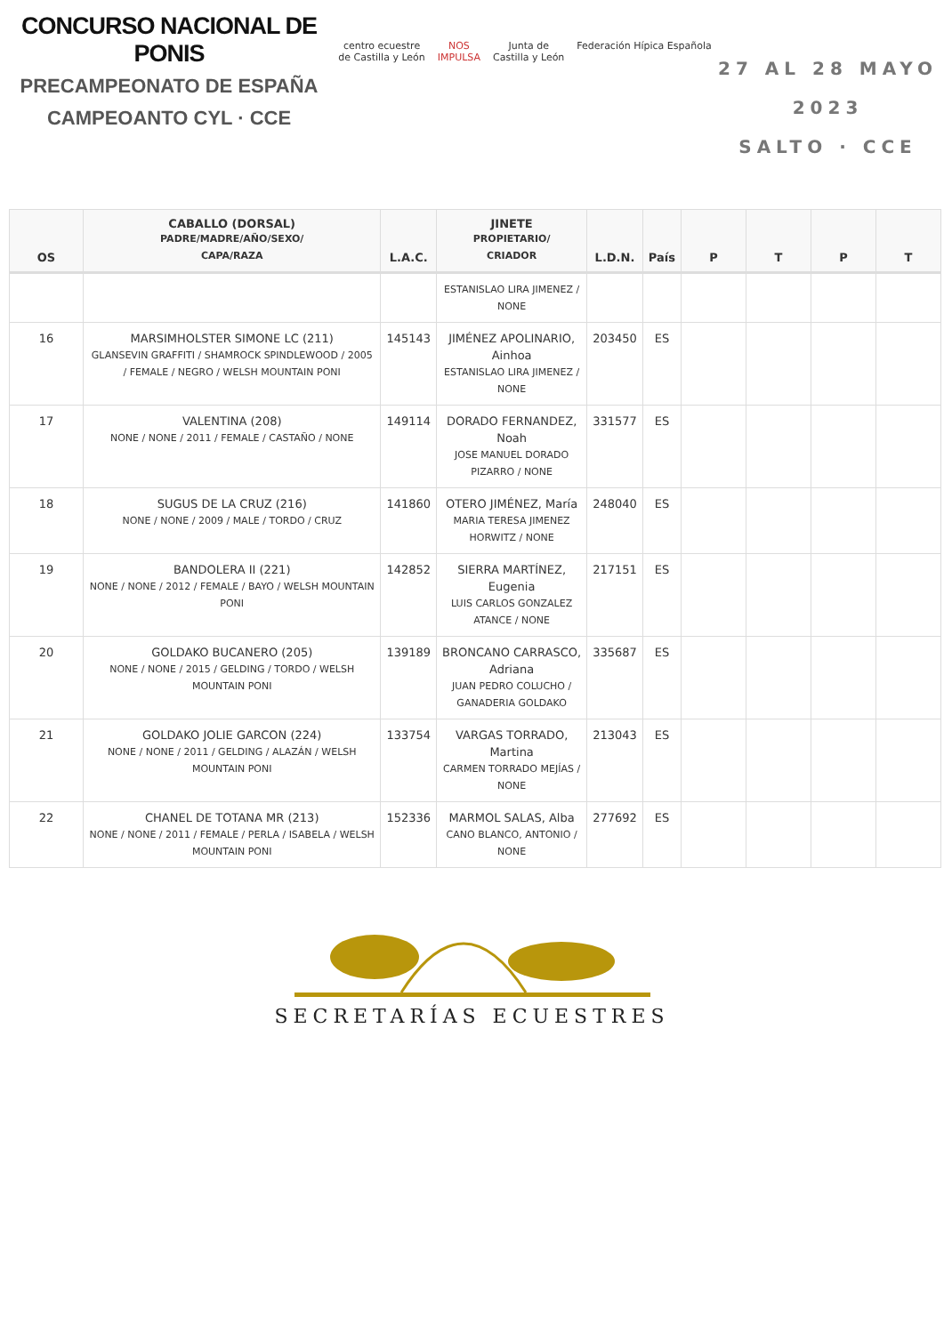CONCURSO NACIONAL DE PONIS
PRECAMPEONATO DE ESPAÑA
CAMPEOANTO CYL · CCE
centro ecuestre
de Castilla y León
NOS
IMPULSA
Junta de
Castilla y León
Federación Hípica Española
27 AL 28 MAYO 2023
SALTO · CCE
| OS | CABALLO (DORSAL) PADRE/MADRE/AÑO/SEXO/ CAPA/RAZA | L.A.C. | JINETE PROPIETARIO/ CRIADOR | L.D.N. | País | P | T | P | T |
| --- | --- | --- | --- | --- | --- | --- | --- | --- | --- |
| | | | ESTANISLAO LIRA JIMENEZ / NONE | | | | | | |
| 16 | MARSIMHOLSTER SIMONE LC (211) GLANSEVIN GRAFFITI / SHAMROCK SPINDLEWOOD / 2005 / FEMALE / NEGRO / WELSH MOUNTAIN PONI | 145143 | JIMÉNEZ APOLINARIO, Ainhoa ESTANISLAO LIRA JIMENEZ / NONE | 203450 | ES | | | | |
| 17 | VALENTINA (208) NONE / NONE / 2011 / FEMALE / CASTAÑO / NONE | 149114 | DORADO FERNANDEZ, Noah JOSE MANUEL DORADO PIZARRO / NONE | 331577 | ES | | | | |
| 18 | SUGUS DE LA CRUZ (216) NONE / NONE / 2009 / MALE / TORDO / CRUZ | 141860 | OTERO JIMÉNEZ, María MARIA TERESA JIMENEZ HORWITZ / NONE | 248040 | ES | | | | |
| 19 | BANDOLERA II (221) NONE / NONE / 2012 / FEMALE / BAYO / WELSH MOUNTAIN PONI | 142852 | SIERRA MARTÍNEZ, Eugenia LUIS CARLOS GONZALEZ ATANCE / NONE | 217151 | ES | | | | |
| 20 | GOLDAKO BUCANERO (205) NONE / NONE / 2015 / GELDING / TORDO / WELSH MOUNTAIN PONI | 139189 | BRONCANO CARRASCO, Adriana JUAN PEDRO COLUCHO / GANADERIA GOLDAKO | 335687 | ES | | | | |
| 21 | GOLDAKO JOLIE GARCON (224) NONE / NONE / 2011 / GELDING / ALAZÁN / WELSH MOUNTAIN PONI | 133754 | VARGAS TORRADO, Martina CARMEN TORRADO MEJÍAS / NONE | 213043 | ES | | | | |
| 22 | CHANEL DE TOTANA MR (213) NONE / NONE / 2011 / FEMALE / PERLA / ISABELA / WELSH MOUNTAIN PONI | 152336 | MARMOL SALAS, Alba CANO BLANCO, ANTONIO / NONE | 277692 | ES | | | | |
SECRETARÍAS ECUESTRES